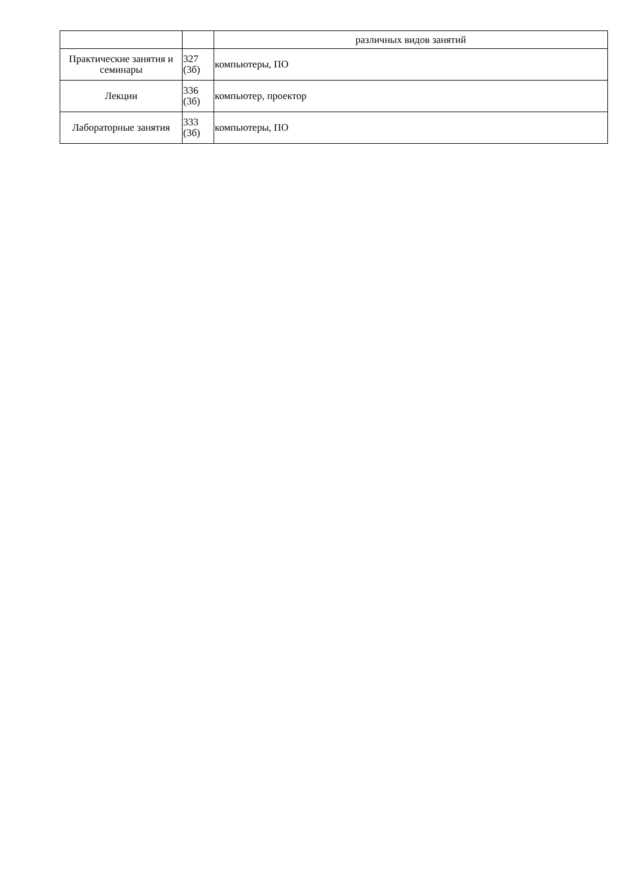| | | различных видов занятий |
| Практические занятия и семинары | 327 (3б) | компьютеры, ПО |
| Лекции | 336 (3б) | компьютер, проектор |
| Лабораторные занятия | 333 (3б) | компьютеры, ПО |